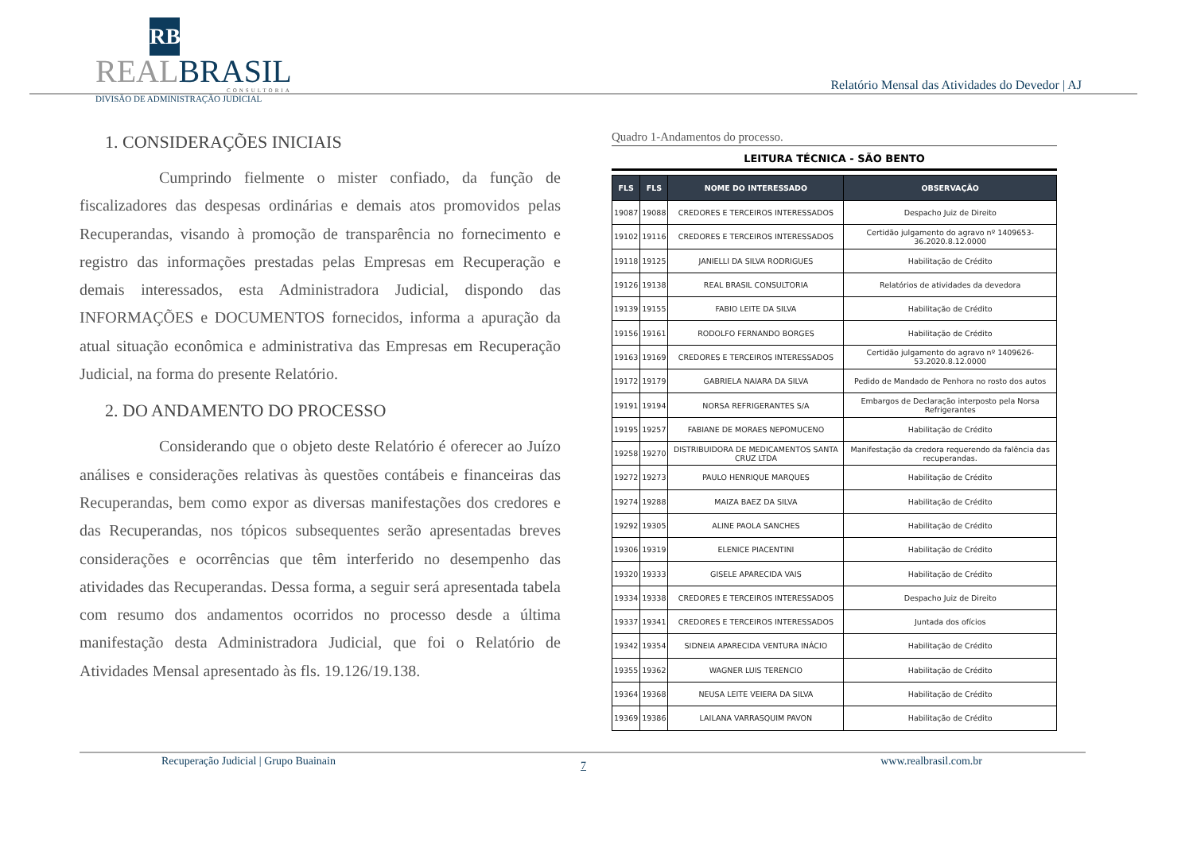RB
REALBRASIL
CONSULTORIA
DIVISÃO DE ADMINISTRAÇÃO JUDICIAL
Relatório Mensal das Atividades do Devedor | AJ
1. CONSIDERAÇÕES INICIAIS
Cumprindo fielmente o mister confiado, da função de fiscalizadores das despesas ordinárias e demais atos promovidos pelas Recuperandas, visando à promoção de transparência no fornecimento e registro das informações prestadas pelas Empresas em Recuperação e demais interessados, esta Administradora Judicial, dispondo das INFORMAÇÕES e DOCUMENTOS fornecidos, informa a apuração da atual situação econômica e administrativa das Empresas em Recuperação Judicial, na forma do presente Relatório.
2. DO ANDAMENTO DO PROCESSO
Considerando que o objeto deste Relatório é oferecer ao Juízo análises e considerações relativas às questões contábeis e financeiras das Recuperandas, bem como expor as diversas manifestações dos credores e das Recuperandas, nos tópicos subsequentes serão apresentadas breves considerações e ocorrências que têm interferido no desempenho das atividades das Recuperandas. Dessa forma, a seguir será apresentada tabela com resumo dos andamentos ocorridos no processo desde a última manifestação desta Administradora Judicial, que foi o Relatório de Atividades Mensal apresentado às fls. 19.126/19.138.
Quadro 1-Andamentos do processo.
LEITURA TÉCNICA - SÃO BENTO
| FLS | FLS | NOME DO INTERESSADO | OBSERVAÇÃO |
| --- | --- | --- | --- |
| 19087 | 19088 | CREDORES E TERCEIROS INTERESSADOS | Despacho Juiz de Direito |
| 19102 | 19116 | CREDORES E TERCEIROS INTERESSADOS | Certidão julgamento do agravo nº 1409653-36.2020.8.12.0000 |
| 19118 | 19125 | JANIELLI DA SILVA RODRIGUES | Habilitação de Crédito |
| 19126 | 19138 | REAL BRASIL CONSULTORIA | Relatórios de atividades da devedora |
| 19139 | 19155 | FABIO LEITE DA SILVA | Habilitação de Crédito |
| 19156 | 19161 | RODOLFO FERNANDO BORGES | Habilitação de Crédito |
| 19163 | 19169 | CREDORES E TERCEIROS INTERESSADOS | Certidão julgamento do agravo nº 1409626-53.2020.8.12.0000 |
| 19172 | 19179 | GABRIELA NAIARA DA SILVA | Pedido de Mandado de Penhora no rosto dos autos |
| 19191 | 19194 | NORSA REFRIGERANTES S/A | Embargos de Declaração interposto pela Norsa Refrigerantes |
| 19195 | 19257 | FABIANE DE MORAES NEPOMUCENO | Habilitação de Crédito |
| 19258 | 19270 | DISTRIBUIDORA DE MEDICAMENTOS SANTA CRUZ LTDA | Manifestação da credora requerendo da falência das recuperandas. |
| 19272 | 19273 | PAULO HENRIQUE MARQUES | Habilitação de Crédito |
| 19274 | 19288 | MAIZA BAEZ DA SILVA | Habilitação de Crédito |
| 19292 | 19305 | ALINE PAOLA SANCHES | Habilitação de Crédito |
| 19306 | 19319 | ELENICE PIACENTINI | Habilitação de Crédito |
| 19320 | 19333 | GISELE APARECIDA VAIS | Habilitação de Crédito |
| 19334 | 19338 | CREDORES E TERCEIROS INTERESSADOS | Despacho Juiz de Direito |
| 19337 | 19341 | CREDORES E TERCEIROS INTERESSADOS | Juntada dos ofícios |
| 19342 | 19354 | SIDNEIA APARECIDA VENTURA INÁCIO | Habilitação de Crédito |
| 19355 | 19362 | WAGNER LUIS TERENCIO | Habilitação de Crédito |
| 19364 | 19368 | NEUSA LEITE VEIERA DA SILVA | Habilitação de Crédito |
| 19369 | 19386 | LAILANA VARRASQUIM PAVON | Habilitação de Crédito |
Recuperação Judicial | Grupo Buainain 7 www.realbrasil.com.br